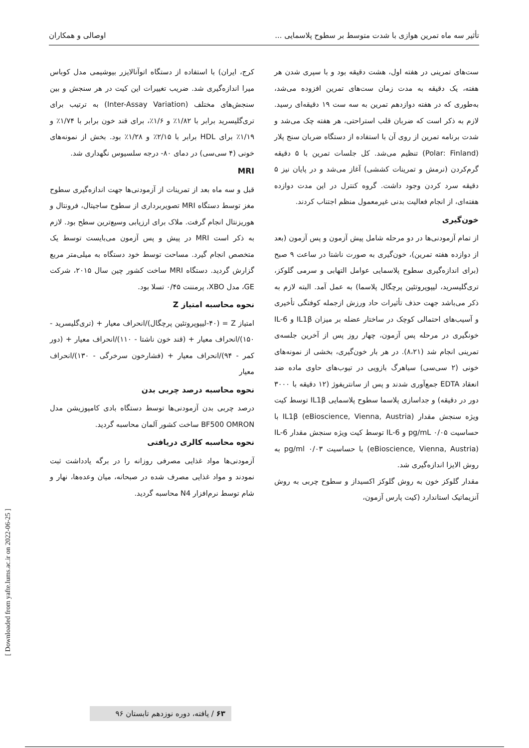تأثیر سه ماه تمرین هوازی با شدت متوسط بر سطوح پلاسمایی ... اوصالی و همکاران
ست‌های تمرینی در هفته اول، هشت دقیقه بود و با سپری شدن هر هفته، یک دقیقه به مدت زمان ست‌های تمرین افزوده می‌شد، به‌طوری که در هفته دوازدهم تمرین به سه ست ۱۹ دقیقه‌ای رسید. لازم به ذکر است که ضربان قلب استراحتی، هر هفته چک می‌شد و شدت برنامه تمرین از روی آن با استفاده از دستگاه ضربان سنج پلار (Polar: Finland) تنظیم می‌شد. کل جلسات تمرین با ۵ دقیقه گرم‌کردن (نرمش و تمرینات کششی) آغاز می‌شد و در پایان نیز ۵ دقیقه سرد کردن وجود داشت. گروه کنترل در این مدت دوازده هفته‌ای، از انجام فعالیت بدنی غیرمعمول منظم اجتناب کردند.
خون‌گیری
از تمام آزمودنی‌ها در دو مرحله شامل پیش آزمون و پس آزمون (بعد از دوازده هفته تمرین)، خون‌گیری به صورت ناشتا در ساعت ۹ صبح (برای اندازه‌گیری سطوح پلاسمایی عوامل التهابی و سرمی گلوکز، تری‌گلیسرید، لیپوپروتئین پرچگال پلاسما) به عمل آمد. البته لازم به ذکر می‌باشد جهت حذف تأثیرات حاد ورزش ازجمله کوفتگی تأخیری و آسیب‌های احتمالی کوچک در ساختار عضله بر میزان IL1β و IL-6 خونگیری در مرحله پس آزمون، چهار روز پس از آخرین جلسه‌ی تمرینی انجام شد (۸،۲۱). در هر بار خون‌گیری، بخشی از نمونه‌های خونی (۲ سی‌سی) سیاهرگ بازویی در تیوب‌های حاوی ماده ضد انعقاد EDTA جمع‌آوری شدند و پس از سانتریفوژ (۱۲ دقیقه با ۳۰۰۰ دور در دقیقه) و جداسازی پلاسما سطوح پلاسمایی IL1β توسط کیت ویژه سنجش مقدار IL1β (eBioscience, Vienna, Austria) با حساسیت pg/mL ۰/۰۵ و IL-6 توسط کیت ویژه سنجش مقدار IL-6 (eBioscience, Vienna, Austria) با حساسیت pg/ml ۰/۰۳ به روش الایزا اندازه‌گیری شد.
مقدار گلوکز خون به روش گلوکز اکسیداز و سطوح چربی به روش آنزیماتیک استاندارد (کیت پارس آزمون،
کرج، ایران) با استفاده از دستگاه اتوآنالایزر بیوشیمی مدل کوباس میرا اندازه‌گیری شد. ضریب تغییرات این کیت در هر سنجش و بین سنجش‌های مختلف (Inter-Assay Variation) به ترتیب برای تری‌گلیسرید برابر با ۱/۸۲٪ و ۱/۶٪، برای قند خون برابر با ۱/۷۴٪ و ۱/۱۹٪ برای HDL برابر با ۲/۱۵٪ و ۱/۲۸٪ بود. بخش از نمونه‌های خونی (۴ سی‌سی) در دمای ۸۰- درجه سلسیوس نگهداری شد.
MRI
قبل و سه ماه بعد از تمرینات از آزمودنی‌ها جهت اندازه‌گیری سطوح مغز توسط دستگاه MRI تصویربرداری از سطوح ساجیتال، فرونتال و هوریزنتال انجام گرفت. ملاک برای ارزیابی وسیع‌ترین سطح بود. لازم به ذکر است MRI در پیش و پس آزمون می‌بایست توسط یک متخصص انجام گیرد. مساحت توسط خود دستگاه به میلی‌متر مربع گزارش گردید. دستگاه MRI ساخت کشور چین سال ۲۰۱۵، شرکت GE، مدل XBO، پرمننت ۰/۴۵ تسلا بود.
نحوه محاسبه امتیاز Z
امتیاز Z = (۴۰-لیپوپروتئین پرچگال)/انحراف معیار + (تری‌گلیسرید - ۱۵۰)/انحراف معیار + (قند خون ناشتا - ۱۱۰)/انحراف معیار + (دور کمر - ۹۴)/انحراف معیار + (فشارخون سرخرگی - ۱۳۰)/انحراف معیار
نحوه محاسبه درصد چربی بدن
درصد چربی بدن آزمودنی‌ها توسط دستگاه بادی کامپوزیشن مدل BF500 OMRON ساخت کشور آلمان محاسبه گردید.
نحوه محاسبه کالری دریافتی
آزمودنی‌ها مواد غذایی مصرفی روزانه را در برگه یادداشت ثبت نمودند و مواد غذایی مصرف شده در صبحانه، میان وعده‌ها، نهار و شام توسط نرم‌افزار N4 محاسبه گردید.
[ Downloaded from yafte.lums.ac.ir on 2022-06-25 ]
۶۳ / یافته، دوره نوزدهم تابستان ۹۶